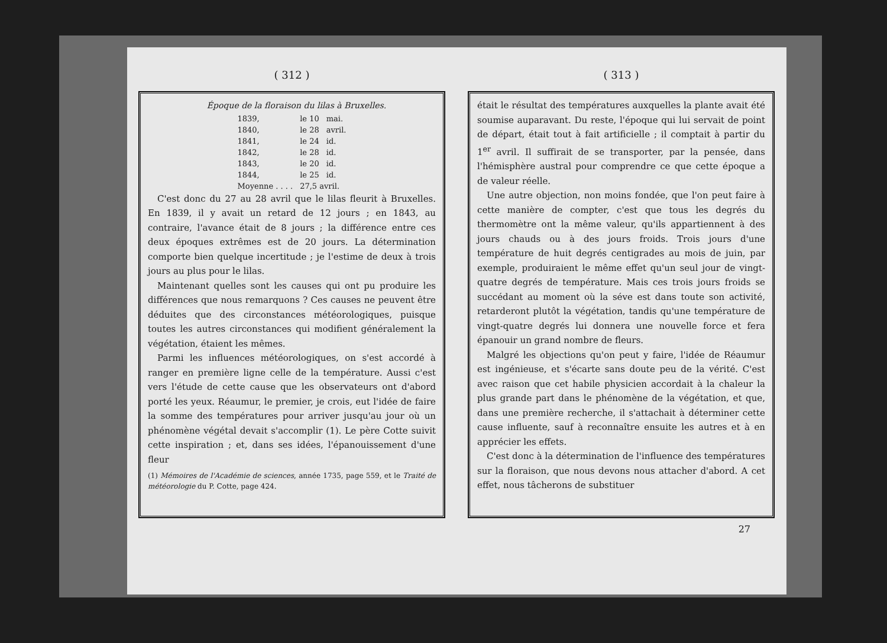( 312 )
Époque de la floraison du lilas à Bruxelles.
| 1839, | le 10 | mai. |
| 1840, | le 28 | avril. |
| 1841, | le 24 | id. |
| 1842, | le 28 | id. |
| 1843, | le 20 | id. |
| 1844, | le 25 | id. |
| Moyenne . . . . | 27,5 avril. | |
C'est donc du 27 au 28 avril que le lilas fleurit à Bruxelles. En 1839, il y avait un retard de 12 jours ; en 1843, au contraire, l'avance était de 8 jours ; la différence entre ces deux époques extrêmes est de 20 jours. La détermination comporte bien quelque incertitude ; je l'estime de deux à trois jours au plus pour le lilas.
Maintenant quelles sont les causes qui ont pu produire les différences que nous remarquons ? Ces causes ne peuvent être déduites que des circonstances météorologiques, puisque toutes les autres circonstances qui modifient généralement la végétation, étaient les mêmes.
Parmi les influences météorologiques, on s'est accordé à ranger en première ligne celle de la température. Aussi c'est vers l'étude de cette cause que les observateurs ont d'abord porté les yeux. Réaumur, le premier, je crois, eut l'idée de faire la somme des températures pour arriver jusqu'au jour où un phénomène végétal devait s'accomplir (1). Le père Cotte suivit cette inspiration ; et, dans ses idées, l'épanouissement d'une fleur
(1) Mémoires de l'Académie de sciences, année 1735, page 559, et le Traité de météorologie du P. Cotte, page 424.
( 313 )
était le résultat des températures auxquelles la plante avait été soumise auparavant. Du reste, l'époque qui lui servait de point de départ, était tout à fait artificielle ; il comptait à partir du 1<sup>er</sup> avril. Il suffirait de se transporter, par la pensée, dans l'hémisphère austral pour comprendre ce que cette époque a de valeur réelle.
Une autre objection, non moins fondée, que l'on peut faire à cette manière de compter, c'est que tous les degrés du thermomètre ont la même valeur, qu'ils appartiennent à des jours chauds ou à des jours froids. Trois jours d'une température de huit degrés centigrades au mois de juin, par exemple, produiraient le même effet qu'un seul jour de vingt-quatre degrés de température. Mais ces trois jours froids se succédant au moment où la séve est dans toute son activité, retarderont plutôt la végétation, tandis qu'une température de vingt-quatre degrés lui donnera une nouvelle force et fera épanouir un grand nombre de fleurs.
Malgré les objections qu'on peut y faire, l'idée de Réaumur est ingénieuse, et s'écarte sans doute peu de la vérité. C'est avec raison que cet habile physicien accordait à la chaleur la plus grande part dans le phénomène de la végétation, et que, dans une première recherche, il s'attachait à déterminer cette cause influente, sauf à reconnaître ensuite les autres et à en apprécier les effets.
C'est donc à la détermination de l'influence des températures sur la floraison, que nous devons nous attacher d'abord. A cet effet, nous tâcherons de substituer
27